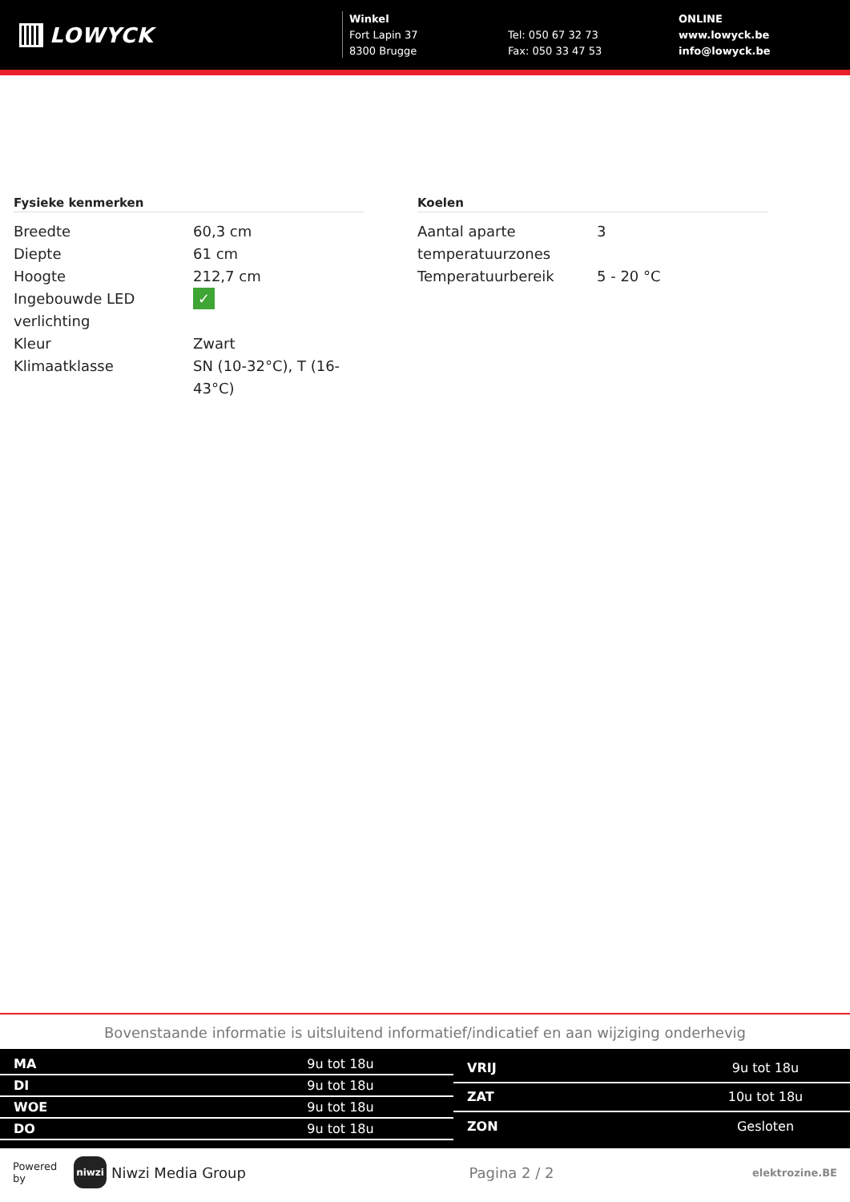LOWYCK
Winkel
Fort Lapin 37
8300 Brugge
Tel: 050 67 32 73
Fax: 050 33 47 53
ONLINE
www.lowyck.be
info@lowyck.be
Fysieke kenmerken
| Breedte | 60,3 cm |
| Diepte | 61 cm |
| Hoogte | 212,7 cm |
| Ingebouwde LED verlichting | ✓ |
| Kleur | Zwart |
| Klimaatklasse | SN (10-32°C), T (16-43°C) |
Koelen
| Aantal aparte temperatuurzones | 3 |
| Temperatuurbereik | 5 - 20 °C |
Bovenstaande informatie is uitsluitend informatief/indicatief en aan wijziging onderhevig
| MA | 9u tot 18u |
| DI | 9u tot 18u |
| WOE | 9u tot 18u |
| DO | 9u tot 18u |
| VRIJ | 9u tot 18u |
| ZAT | 10u tot 18u |
| ZON | Gesloten |
Powered by
niwzi
Niwzi Media Group Pagina 2 / 2 elektrozine.BE